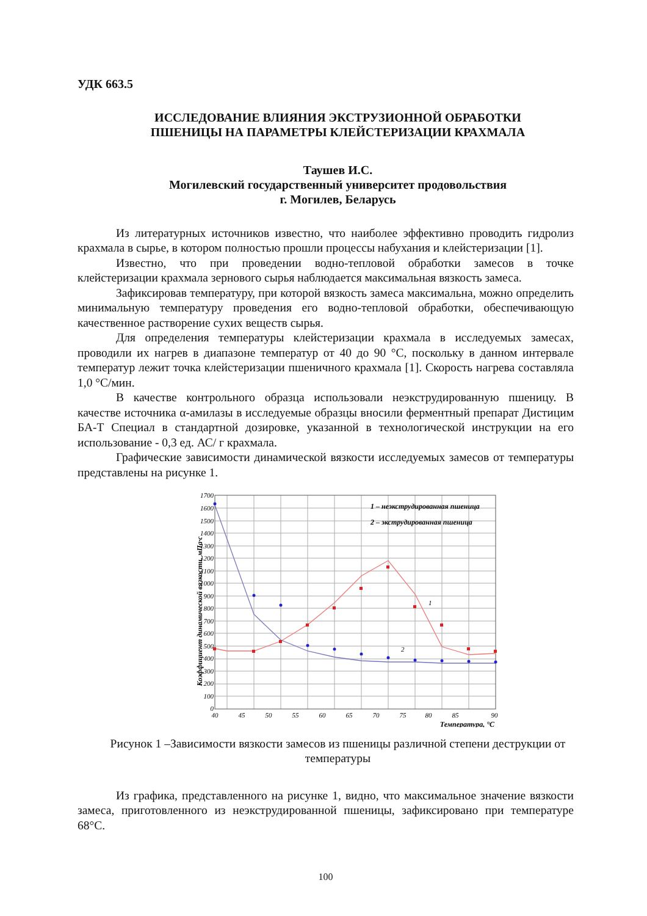УДК 663.5
ИССЛЕДОВАНИЕ ВЛИЯНИЯ ЭКСТРУЗИОННОЙ ОБРАБОТКИ
ПШЕНИЦЫ НА ПАРАМЕТРЫ КЛЕЙСТЕРИЗАЦИИ КРАХМАЛА
Таушев И.С.
Могилевский государственный университет продовольствия
г. Могилев, Беларусь
Из литературных источников известно, что наиболее эффективно проводить гидролиз крахмала в сырье, в котором полностью прошли процессы набухания и клейстеризации [1].
Известно, что при проведении водно-тепловой обработки замесов в точке клейстеризации крахмала зернового сырья наблюдается максимальная вязкость замеса.
Зафиксировав температуру, при которой вязкость замеса максимальна, можно определить минимальную температуру проведения его водно-тепловой обработки, обеспечивающую качественное растворение сухих веществ сырья.
Для определения температуры клейстеризации крахмала в исследуемых замесах, проводили их нагрев в диапазоне температур от 40 до 90 °С, поскольку в данном интервале температур лежит точка клейстеризации пшеничного крахмала [1]. Скорость нагрева составляла 1,0 °С/мин.
В качестве контрольного образца использовали неэкструдированную пшеницу. В качестве источника α-амилазы в исследуемые образцы вносили ферментный препарат Дистицим БА-Т Специал в стандартной дозировке, указанной в технологической инструкции на его использование - 0,3 ед. АС/ г крахмала.
Графические зависимости динамической вязкости исследуемых замесов от температуры представлены на рисунке 1.
Коэффициент динамической вязкости, мПа·с
1 – неэкструдированная пшеница
2 – экструдированная пшеница
1
2
0
100
200
300
400
500
600
700
800
900
1000
1100
1200
1300
1400
1500
1600
1700
40
45
50
55
60
65
70
75
80
85
90
Температура, °С
Рисунок 1 –Зависимости вязкости замесов из пшеницы различной степени деструкции от температуры
Из графика, представленного на рисунке 1, видно, что максимальное значение вязкости замеса, приготовленного из неэкструдированной пшеницы, зафиксировано при температуре 68°С.
100